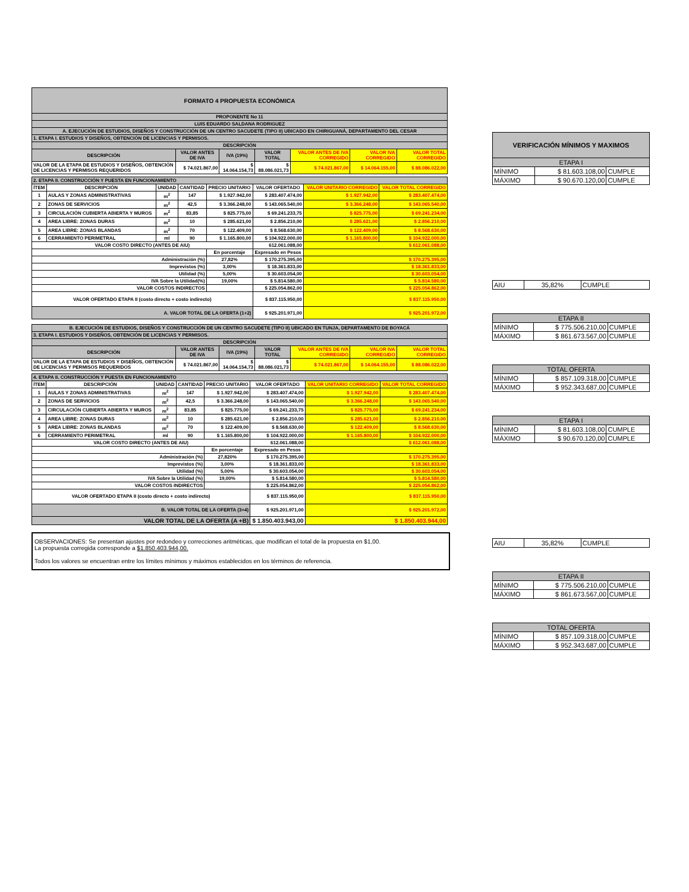| FORMATO 4 PROPUESTA ECONÓMICA | | | | | | |
| PROPONENTE No 11 | | | | | | |
| LUIS EDUARDO SALDANA RODRIGUEZ | | | | | | |
| A. EJECUCIÓN DE ESTUDIOS, DISEÑOS Y CONSTRUCCIÓN DE UN CENTRO SACUDETE (TIPO II) UBICADO EN CHIRIGUANÁ, DEPARTAMENTO DEL CESAR | | | | | | |
| 1. ETAPA I. ESTUDIOS Y DISEÑOS, OBTENCIÓN DE LICENCIAS Y PERMISOS. | | | | | | |
| DESCRIPCIÓN | | | | | | |
| DESCRIPCIÓN | VALOR ANTES DE IVA | IVA (19%) | VALOR TOTAL | VALOR ANTES DE IVA CORREGIDO | VALOR IVA CORREGIDO | VALOR TOTAL CORREGIDO |
| VALOR DE LA ETAPA DE ESTUDIOS Y DISEÑOS, OBTENCIÓN DE LICENCIAS Y PERMISOS REQUERIDOS | $ 74.021.867,00 | $ 14.064.154,73 | $ 88.086.021,73 | $ 74.021.867,00 | $ 14.064.155,00 | $ 88.086.022,00 |
| 2. ETAPA II. CONSTRUCCIÓN Y PUESTA EN FUNCIONAMIENTO | | | | | | | |
| ÍTEM | DESCRIPCIÓN | UNIDAD | CANTIDAD | PRECIO UNITARIO | VALOR OFERTADO | VALOR UNITARIO CORREGIDO | VALOR TOTAL CORREGIDO |
| 1 | AULAS Y ZONAS ADMINISTRATIVAS | m<sup>2</sup> | 147 | $ 1.927.942,00 | $ 283.407.474,00 | $ 1.927.942,00 | $ 283.407.474,00 |
| 2 | ZONAS DE SERVICIOS | m<sup>2</sup> | 42,5 | $ 3.366.248,00 | $ 143.065.540,00 | $ 3.366.248,00 | $ 143.065.540,00 |
| 3 | CIRCULACIÓN CUBIERTA ABIERTA Y MUROS | m<sup>2</sup> | 83,85 | $ 825.775,00 | $ 69.241.233,75 | $ 825.775,00 | $ 69.241.234,00 |
| 4 | AREA LIBRE: ZONAS DURAS | m<sup>2</sup> | 10 | $ 285.621,00 | $ 2.856.210,00 | $ 285.621,00 | $ 2.856.210,00 |
| 5 | AREA LIBRE: ZONAS BLANDAS | m<sup>2</sup> | 70 | $ 122.409,00 | $ 8.568.630,00 | $ 122.409,00 | $ 8.568.630,00 |
| 6 | CERRAMIENTO PERIMETRAL | ml | 90 | $ 1.165.800,00 | $ 104.922.000,00 | $ 1.165.800,00 | $ 104.922.000,00 |
| VALOR COSTO DIRECTO (ANTES DE AIU) | | | | | 612.061.088,00 | $ 612.061.088,00 | |
| | | | | En porcentaje | Expresado en Pesos | | |
| Administración (%) | | | | 27,82% | $ 170.275.395,00 | $ 170.275.395,00 | |
| Imprevistos (%) | | | | 3,00% | $ 18.361.833,00 | $ 18.361.833,00 | |
| Utilidad (%) | | | | 5,00% | $ 30.603.054,00 | $ 30.603.054,00 | |
| IVA Sobre la Utilidad(%) | | | | 19,00% | $ 5.814.580,00 | $ 5.814.580,00 | |
| VALOR COSTOS INDIRECTOS | | | | | $ 225.054.862,00 | $ 225.054.862,00 | |
| VALOR OFERTADO ETAPA II (costo directo + costo indirecto) | | | | | $ 837.115.950,00 | $ 837.115.950,00 | |
| A. VALOR TOTAL DE LA OFERTA (1+2) | | | | | $ 925.201.971,00 | $ 925.201.972,00 | |
| B. EJECUCIÓN DE ESTUDIOS, DISEÑOS Y CONSTRUCCIÓN DE UN CENTRO SACUDETE (TIPO II) UBICADO EN TUNJA, DEPARTAMENTO DE BOYACÁ | | | | | | |
| 3. ETAPA I. ESTUDIOS Y DISEÑOS, OBTENCIÓN DE LICENCIAS Y PERMISOS. | | | | | | |
| DESCRIPCIÓN | | | | | | |
| DESCRIPCIÓN | VALOR ANTES DE IVA | IVA (19%) | VALOR TOTAL | VALOR ANTES DE IVA CORREGIDO | VALOR IVA CORREGIDO | VALOR TOTAL CORREGIDO |
| VALOR DE LA ETAPA DE ESTUDIOS Y DISEÑOS, OBTENCIÓN DE LICENCIAS Y PERMISOS REQUERIDOS | $ 74.021.867,00 | $ 14.064.154,73 | $ 88.086.021,73 | $ 74.021.867,00 | $ 14.064.155,00 | $ 88.086.022,00 |
| 4. ETAPA II. CONSTRUCCIÓN Y PUESTA EN FUNCIONAMIENTO | | | | | | | |
| ÍTEM | DESCRIPCIÓN | UNIDAD | CANTIDAD | PRECIO UNITARIO | VALOR OFERTADO | VALOR UNITARIO CORREGIDO | VALOR TOTAL CORREGIDO |
| 1 | AULAS Y ZONAS ADMINISTRATIVAS | m<sup>2</sup> | 147 | $ 1.927.942,00 | $ 283.407.474,00 | $ 1.927.942,00 | $ 283.407.474,00 |
| 2 | ZONAS DE SERVICIOS | m<sup>2</sup> | 42,5 | $ 3.366.248,00 | $ 143.065.540,00 | $ 3.366.248,00 | $ 143.065.540,00 |
| 3 | CIRCULACIÓN CUBIERTA ABIERTA Y MUROS | m<sup>2</sup> | 83,85 | $ 825.775,00 | $ 69.241.233,75 | $ 825.775,00 | $ 69.241.234,00 |
| 4 | AREA LIBRE: ZONAS DURAS | m<sup>2</sup> | 10 | $ 285.621,00 | $ 2.856.210,00 | $ 285.621,00 | $ 2.856.210,00 |
| 5 | AREA LIBRE: ZONAS BLANDAS | m<sup>2</sup> | 70 | $ 122.409,00 | $ 8.568.630,00 | $ 122.409,00 | $ 8.568.630,00 |
| 6 | CERRAMIENTO PERIMETRAL | ml | 90 | $ 1.165.800,00 | $ 104.922.000,00 | $ 1.165.800,00 | $ 104.922.000,00 |
| VALOR COSTO DIRECTO (ANTES DE AIU) | | | | | 612.061.088,00 | $ 612.061.088,00 | |
| | | | | En porcentaje | Expresado en Pesos | | |
| Administración (%) | | | | 27,820% | $ 170.275.395,00 | $ 170.275.395,00 | |
| Imprevistos (%) | | | | 3,00% | $ 18.361.833,00 | $ 18.361.833,00 | |
| Utilidad (%) | | | | 5,00% | $ 30.603.054,00 | $ 30.603.054,00 | |
| IVA Sobre la Utilidad (%) | | | | 19,00% | $ 5.814.580,00 | $ 5.814.580,00 | |
| VALOR COSTOS INDIRECTOS | | | | | $ 225.054.862,00 | $ 225.054.862,00 | |
| VALOR OFERTADO ETAPA II (costo directo + costo indirecto) | | | | | $ 837.115.950,00 | $ 837.115.950,00 | |
| B. VALOR TOTAL DE LA OFERTA (3+4) | | | | | $ 925.201.971,00 | $ 925.201.972,00 | |
| VALOR TOTAL DE LA OFERTA (A +B) | | | | | $ 1.850.403.943,00 | $ 1.850.403.944,00 | |
OBSERVACIONES: Se presentan ajustes por redondeo y correcciones aritméticas, que modifican el total de la propuesta en $1,00.
La propuesta corregida corresponde a $1.850.403.944,00.
Todos los valores se encuentran entre los límites mínimos y máximos establecidos en los términos de referencia.
| VERIFICACIÓN MÍNIMOS Y MAXIMOS | | |
| ETAPA I | | |
| MÍNIMO | $ 81.603.108,00 | CUMPLE |
| MÁXIMO | $ 90.670.120,00 | CUMPLE |
| AIU | 35,82% | CUMPLE |
| ETAPA II | | |
| MÍNIMO | $ 775.506.210,00 | CUMPLE |
| MÁXIMO | $ 861.673.567,00 | CUMPLE |
| TOTAL OFERTA | | |
| MÍNIMO | $ 857.109.318,00 | CUMPLE |
| MÁXIMO | $ 952.343.687,00 | CUMPLE |
| ETAPA I | | |
| MÍNIMO | $ 81.603.108,00 | CUMPLE |
| MÁXIMO | $ 90.670.120,00 | CUMPLE |
| AIU | 35,82% | CUMPLE |
| ETAPA II | | |
| MÍNIMO | $ 775.506.210,00 | CUMPLE |
| MÁXIMO | $ 861.673.567,00 | CUMPLE |
| TOTAL OFERTA | | |
| MÍNIMO | $ 857.109.318,00 | CUMPLE |
| MÁXIMO | $ 952.343.687,00 | CUMPLE |